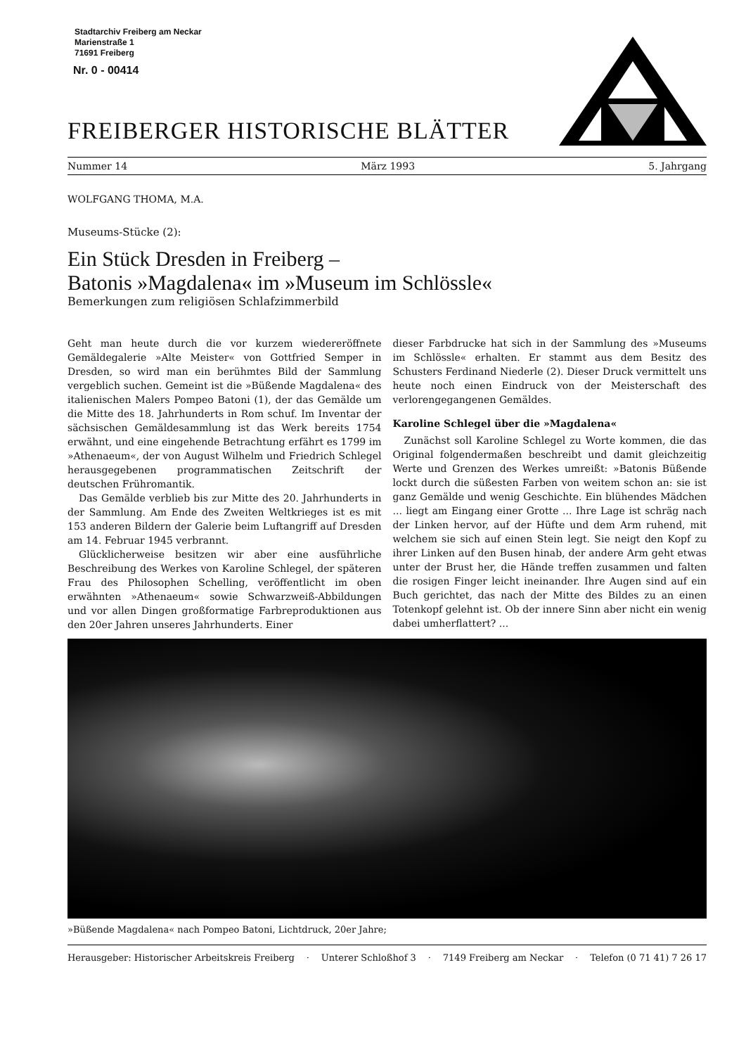Stadtarchiv Freiberg am Neckar
Marienstraße 1
71691 Freiberg
Nr. 0 - 00414
FREIBERGER HISTORISCHE BLÄTTER
Nummer 14 März 1993 5. Jahrgang
WOLFGANG THOMA, M.A.
Museums-Stücke (2):
Ein Stück Dresden in Freiberg –
Batonis »Magdalena« im »Museum im Schlössle«
Bemerkungen zum religiösen Schlafzimmerbild
Geht man heute durch die vor kurzem wiedereröffnete Gemäldegalerie »Alte Meister« von Gottfried Semper in Dresden, so wird man ein berühmtes Bild der Sammlung vergeblich suchen. Gemeint ist die »Büßende Magdalena« des italienischen Malers Pompeo Batoni (1), der das Gemälde um die Mitte des 18. Jahrhunderts in Rom schuf. Im Inventar der sächsischen Gemäldesammlung ist das Werk bereits 1754 erwähnt, und eine eingehende Betrachtung erfährt es 1799 im »Athenaeum«, der von August Wilhelm und Friedrich Schlegel herausgegebenen programmatischen Zeitschrift der deutschen Frühromantik.
Das Gemälde verblieb bis zur Mitte des 20. Jahrhunderts in der Sammlung. Am Ende des Zweiten Weltkrieges ist es mit 153 anderen Bildern der Galerie beim Luftangriff auf Dresden am 14. Februar 1945 verbrannt.
Glücklicherweise besitzen wir aber eine ausführliche Beschreibung des Werkes von Karoline Schlegel, der späteren Frau des Philosophen Schelling, veröffentlicht im oben erwähnten »Athenaeum« sowie Schwarzweiß-Abbildungen und vor allen Dingen großformatige Farbreproduktionen aus den 20er Jahren unseres Jahrhunderts. Einer
dieser Farbdrucke hat sich in der Sammlung des »Museums im Schlössle« erhalten. Er stammt aus dem Besitz des Schusters Ferdinand Niederle (2). Dieser Druck vermittelt uns heute noch einen Eindruck von der Meisterschaft des verlorengegangenen Gemäldes.
Karoline Schlegel über die »Magdalena«
Zunächst soll Karoline Schlegel zu Worte kommen, die das Original folgendermaßen beschreibt und damit gleichzeitig Werte und Grenzen des Werkes umreißt: »Batonis Büßende lockt durch die süßesten Farben von weitem schon an: sie ist ganz Gemälde und wenig Geschichte. Ein blühendes Mädchen ... liegt am Eingang einer Grotte ... Ihre Lage ist schräg nach der Linken hervor, auf der Hüfte und dem Arm ruhend, mit welchem sie sich auf einen Stein legt. Sie neigt den Kopf zu ihrer Linken auf den Busen hinab, der andere Arm geht etwas unter der Brust her, die Hände treffen zusammen und falten die rosigen Finger leicht ineinander. Ihre Augen sind auf ein Buch gerichtet, das nach der Mitte des Bildes zu an einen Totenkopf gelehnt ist. Ob der innere Sinn aber nicht ein wenig dabei umherflattert? ...
»Büßende Magdalena« nach Pompeo Batoni, Lichtdruck, 20er Jahre;
Herausgeber: Historischer Arbeitskreis Freiberg · Unterer Schloßhof 3 · 7149 Freiberg am Neckar · Telefon (0 71 41) 7 26 17